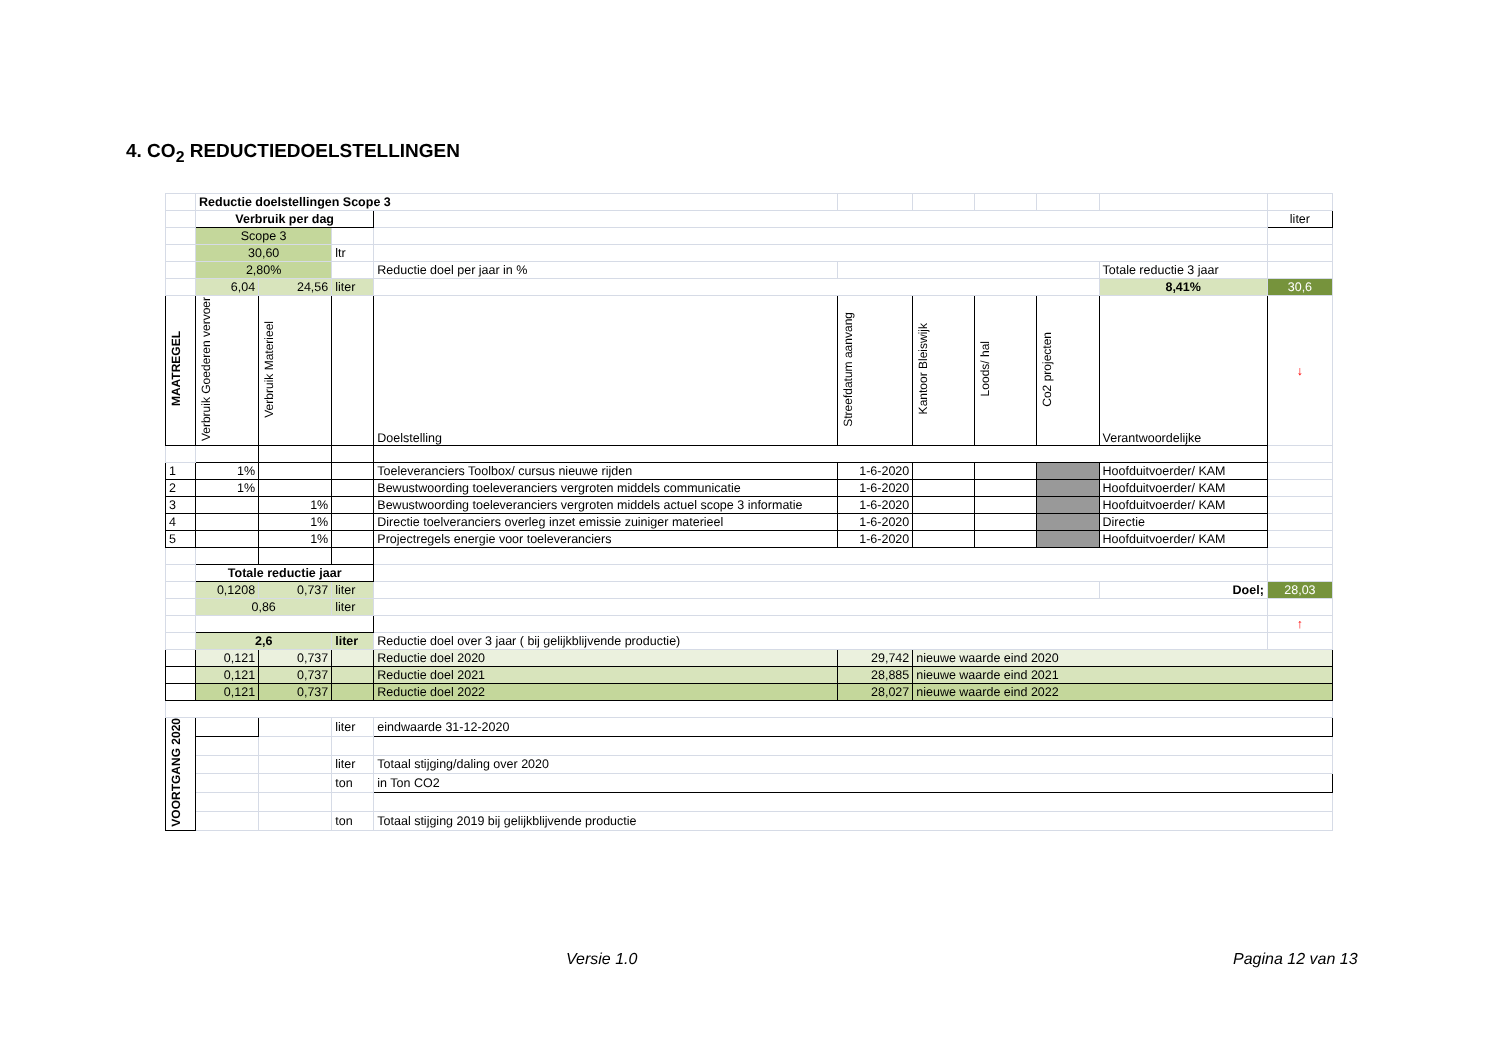4. CO<sub>2</sub> REDUCTIEDOELSTELLINGEN
| | Reductie doelstellingen Scope 3 | | | | | | | | | |
| | Verbruik per dag | | | | | | | | | liter |
| | Scope 3 | | | | | | | | | |
| | 30,60 | | ltr | | | | | | | |
| | 2,80% | | | Reductie doel per jaar in % | | | | | Totale reductie 3 jaar | |
| | 6,04 | 24,56 | liter | | | | | | 8,41% | 30,6 |
| MAATREGEL | Verbruik Goederen vervoer | Verbruik Materieel | | Doelstelling | Streefdatum aanvang | Kantoor Bleiswijk | Loods/ hal | Co2 projecten | Verantwoordelijke | ↓ |
| 1 | 1% | | | Toeleveranciers Toolbox/ cursus nieuwe rijden | 1-6-2020 | | | | Hoofduitvoerder/ KAM | |
| 2 | 1% | | | Bewustwoording toeleveranciers vergroten middels communicatie | 1-6-2020 | | | | Hoofduitvoerder/ KAM | |
| 3 | | 1% | | Bewustwoording toeleveranciers vergroten middels actuel scope 3 informatie | 1-6-2020 | | | | Hoofduitvoerder/ KAM | |
| 4 | | 1% | | Directie toelveranciers overleg inzet emissie zuiniger materieel | 1-6-2020 | | | | Directie | |
| 5 | | 1% | | Projectregels energie voor toeleveranciers | 1-6-2020 | | | | Hoofduitvoerder/ KAM | |
| | Totale reductie jaar | | | | | | | | | |
| | 0,1208 | 0,737 | liter | | | | | | Doel; | 28,03 |
| | 0,86 | | liter | | | | | | | |
| | | | | | | | | | | ↑ |
| | 2,6 | | liter | Reductie doel over 3 jaar ( bij gelijkblijvende productie) | | | | | | |
| | 0,121 | 0,737 | | Reductie doel 2020 | 29,742 | nieuwe waarde eind 2020 | | | | |
| | 0,121 | 0,737 | | Reductie doel 2021 | 28,885 | nieuwe waarde eind 2021 | | | | |
| | 0,121 | 0,737 | | Reductie doel 2022 | 28,027 | nieuwe waarde eind 2022 | | | | |
| VOORTGANG 2020 | | | liter | eindwaarde 31-12-2020 | | | | | | |
| | | | liter | Totaal stijging/daling over 2020 | | | | | | |
| | | | ton | in Ton CO2 | | | | | | |
| | | | ton | Totaal stijging 2019 bij gelijkblijvende productie | | | | | | |
Versie 1.0 Pagina 12 van 13